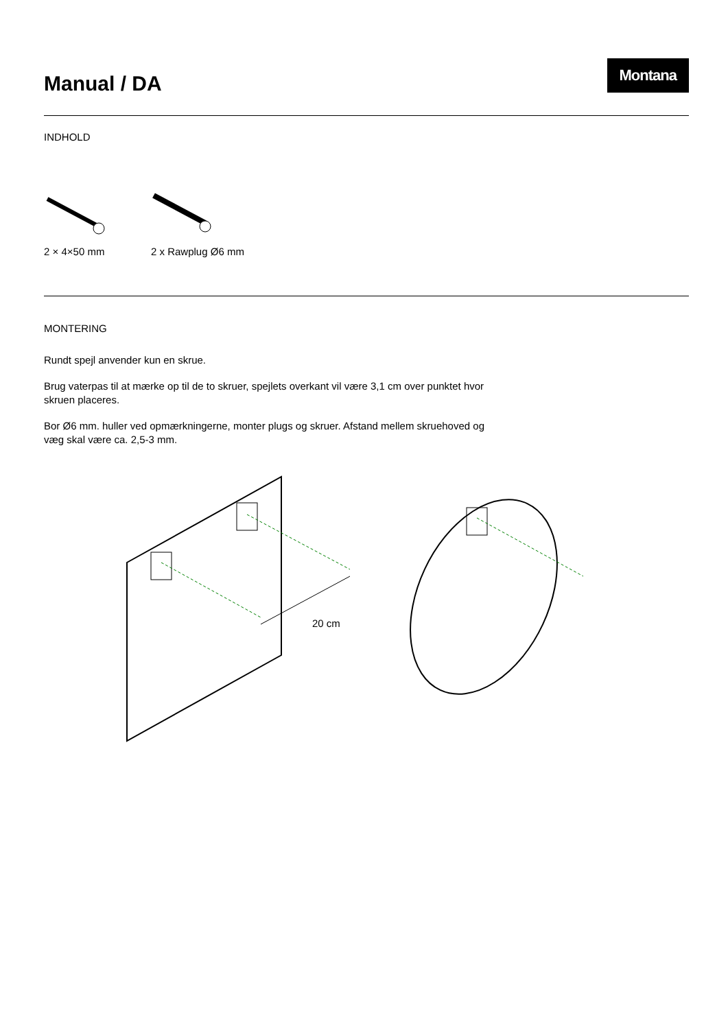Manual / DA
Montana
INDHOLD
2 × 4×50 mm 2 x Rawplug Ø6 mm
MONTERING
Rundt spejl anvender kun en skrue.
Brug vaterpas til at mærke op til de to skruer, spejlets overkant vil være 3,1 cm over punktet hvor skruen placeres.
Bor Ø6 mm. huller ved opmærkningerne, monter plugs og skruer. Afstand mellem skruehoved og væg skal være ca. 2,5-3 mm.
20 cm